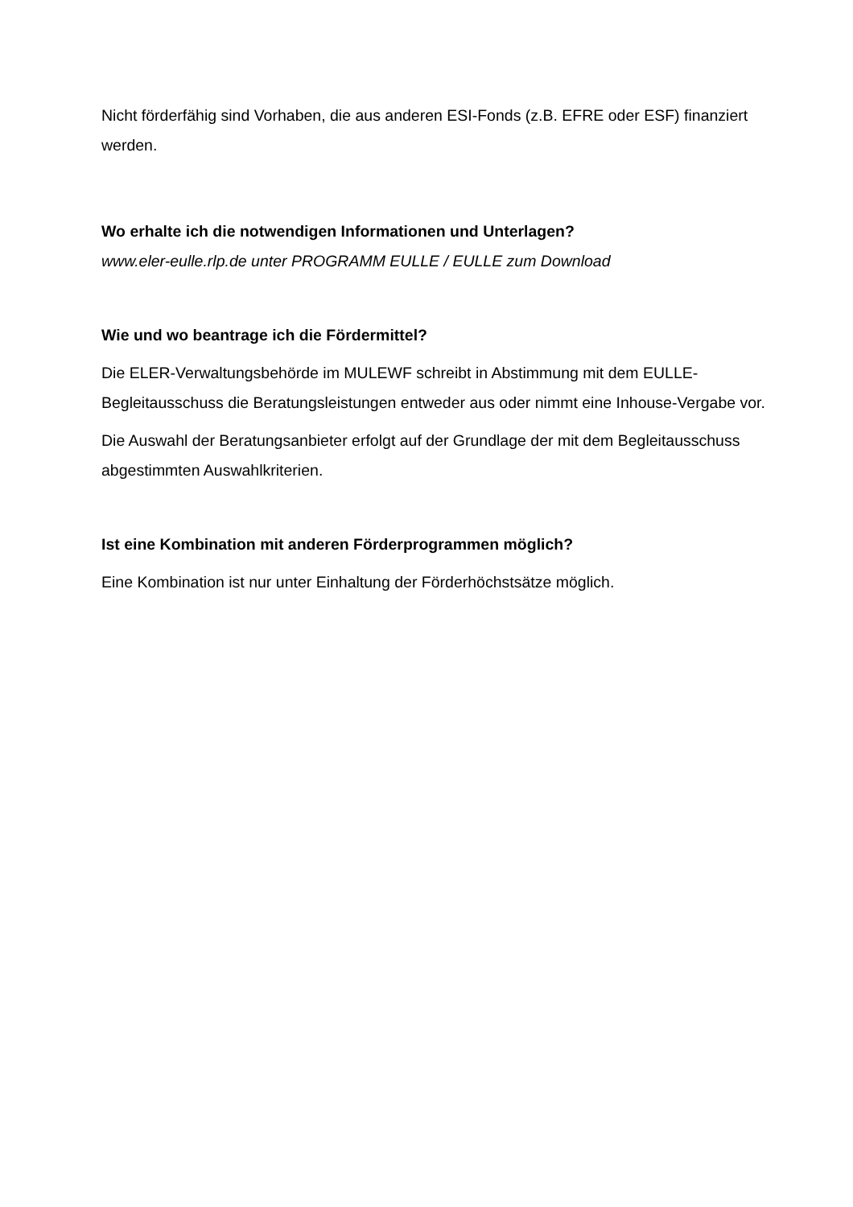Nicht förderfähig sind Vorhaben, die aus anderen ESI-Fonds (z.B. EFRE oder ESF) finanziert werden.
Wo erhalte ich die notwendigen Informationen und Unterlagen?
www.eler-eulle.rlp.de unter PROGRAMM EULLE / EULLE zum Download
Wie und wo beantrage ich die Fördermittel?
Die ELER-Verwaltungsbehörde im MULEWF schreibt in Abstimmung mit dem EULLE-Begleitausschuss die Beratungsleistungen entweder aus oder nimmt eine Inhouse-Vergabe vor.
Die Auswahl der Beratungsanbieter erfolgt auf der Grundlage der mit dem Begleitausschuss abgestimmten Auswahlkriterien.
Ist eine Kombination mit anderen Förderprogrammen möglich?
Eine Kombination ist nur unter Einhaltung der Förderhöchstsätze möglich.